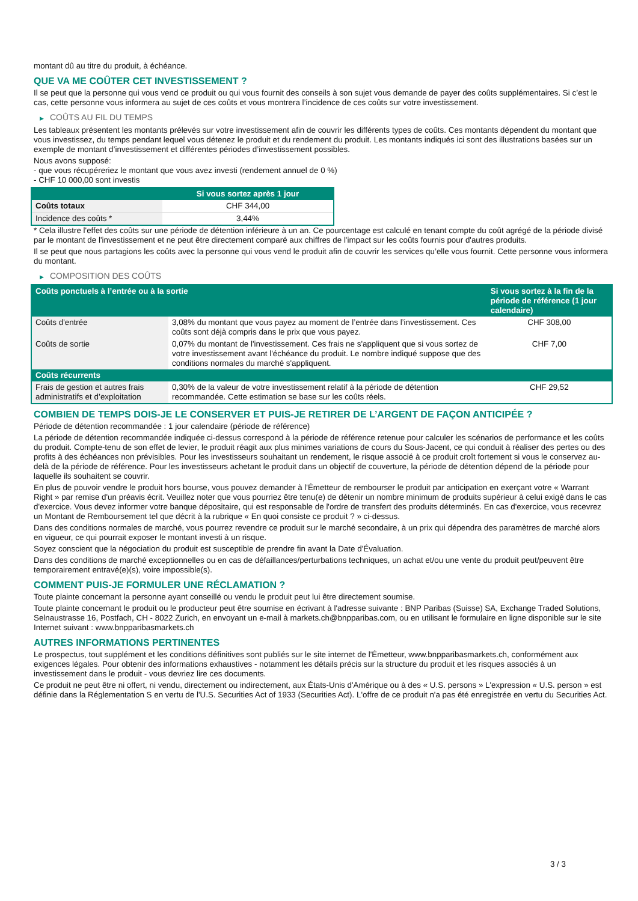montant dû au titre du produit, à échéance.
QUE VA ME COÛTER CET INVESTISSEMENT ?
Il se peut que la personne qui vous vend ce produit ou qui vous fournit des conseils à son sujet vous demande de payer des coûts supplémentaires. Si c’est le cas, cette personne vous informera au sujet de ces coûts et vous montrera l’incidence de ces coûts sur votre investissement.
▶ COÛTS AU FIL DU TEMPS
Les tableaux présentent les montants prélevés sur votre investissement afin de couvrir les différents types de coûts. Ces montants dépendent du montant que vous investissez, du temps pendant lequel vous détenez le produit et du rendement du produit. Les montants indiqués ici sont des illustrations basées sur un exemple de montant d’investissement et différentes périodes d’investissement possibles.
Nous avons supposé:
- que vous récupéreriez le montant que vous avez investi (rendement annuel de 0 %)
- CHF 10 000,00 sont investis
| | Si vous sortez après 1 jour |
| --- | --- |
| Coûts totaux | CHF 344,00 |
| Incidence des coûts * | 3,44% |
* Cela illustre l'effet des coûts sur une période de détention inférieure à un an. Ce pourcentage est calculé en tenant compte du coût agrégé de la période divisé par le montant de l'investissement et ne peut être directement comparé aux chiffres de l'impact sur les coûts fournis pour d'autres produits.
Il se peut que nous partagions les coûts avec la personne qui vous vend le produit afin de couvrir les services qu’elle vous fournit. Cette personne vous informera du montant.
▶ COMPOSITION DES COÛTS
| Coûts ponctuels à l’entrée ou à la sortie | | Si vous sortez à la fin de la période de référence (1 jour calendaire) |
| --- | --- | --- |
| Coûts d'entrée | 3,08% du montant que vous payez au moment de l’entrée dans l’investissement. Ces coûts sont déjà compris dans le prix que vous payez. | CHF 308,00 |
| Coûts de sortie | 0,07% du montant de l'investissement. Ces frais ne s'appliquent que si vous sortez de votre investissement avant l'échéance du produit. Le nombre indiqué suppose que des conditions normales du marché s'appliquent. | CHF 7,00 |
| Coûts récurrents | | |
| Frais de gestion et autres frais administratifs et d’exploitation | 0,30% de la valeur de votre investissement relatif à la période de détention recommandée. Cette estimation se base sur les coûts réels. | CHF 29,52 |
COMBIEN DE TEMPS DOIS-JE LE CONSERVER ET PUIS-JE RETIRER DE L’ARGENT DE FAÇON ANTICIPÉE ?
Période de détention recommandée : 1 jour calendaire (période de référence)
La période de détention recommandée indiquée ci-dessus correspond à la période de référence retenue pour calculer les scénarios de performance et les coûts du produit. Compte-tenu de son effet de levier, le produit réagit aux plus minimes variations de cours du Sous-Jacent, ce qui conduit à réaliser des pertes ou des profits à des échéances non prévisibles. Pour les investisseurs souhaitant un rendement, le risque associé à ce produit croît fortement si vous le conservez au-delà de la période de référence. Pour les investisseurs achetant le produit dans un objectif de couverture, la période de détention dépend de la période pour laquelle ils souhaitent se couvrir.
En plus de pouvoir vendre le produit hors bourse, vous pouvez demander à l'Émetteur de rembourser le produit par anticipation en exerçant votre « Warrant Right » par remise d'un préavis écrit. Veuillez noter que vous pourriez être tenu(e) de détenir un nombre minimum de produits supérieur à celui exigé dans le cas d'exercice. Vous devez informer votre banque dépositaire, qui est responsable de l'ordre de transfert des produits déterminés. En cas d'exercice, vous recevrez un Montant de Remboursement tel que décrit à la rubrique « En quoi consiste ce produit ? » ci-dessus.
Dans des conditions normales de marché, vous pourrez revendre ce produit sur le marché secondaire, à un prix qui dépendra des paramètres de marché alors en vigueur, ce qui pourrait exposer le montant investi à un risque.
Soyez conscient que la négociation du produit est susceptible de prendre fin avant la Date d'Évaluation.
Dans des conditions de marché exceptionnelles ou en cas de défaillances/perturbations techniques, un achat et/ou une vente du produit peut/peuvent être temporairement entravé(e)(s), voire impossible(s).
COMMENT PUIS-JE FORMULER UNE RÉCLAMATION ?
Toute plainte concernant la personne ayant conseillé ou vendu le produit peut lui être directement soumise.
Toute plainte concernant le produit ou le producteur peut être soumise en écrivant à l'adresse suivante : BNP Paribas (Suisse) SA, Exchange Traded Solutions, Selnaustrasse 16, Postfach, CH - 8022 Zurich, en envoyant un e-mail à markets.ch@bnpparibas.com, ou en utilisant le formulaire en ligne disponible sur le site Internet suivant : www.bnpparibasmarkets.ch
AUTRES INFORMATIONS PERTINENTES
Le prospectus, tout supplément et les conditions définitives sont publiés sur le site internet de l'Émetteur, www.bnpparibasmarkets.ch, conformément aux exigences légales. Pour obtenir des informations exhaustives - notamment les détails précis sur la structure du produit et les risques associés à un investissement dans le produit - vous devriez lire ces documents.
Ce produit ne peut être ni offert, ni vendu, directement ou indirectement, aux États-Unis d'Amérique ou à des « U.S. persons » L'expression « U.S. person » est définie dans la Réglementation S en vertu de l'U.S. Securities Act of 1933 (Securities Act). L'offre de ce produit n'a pas été enregistrée en vertu du Securities Act.
3 / 3